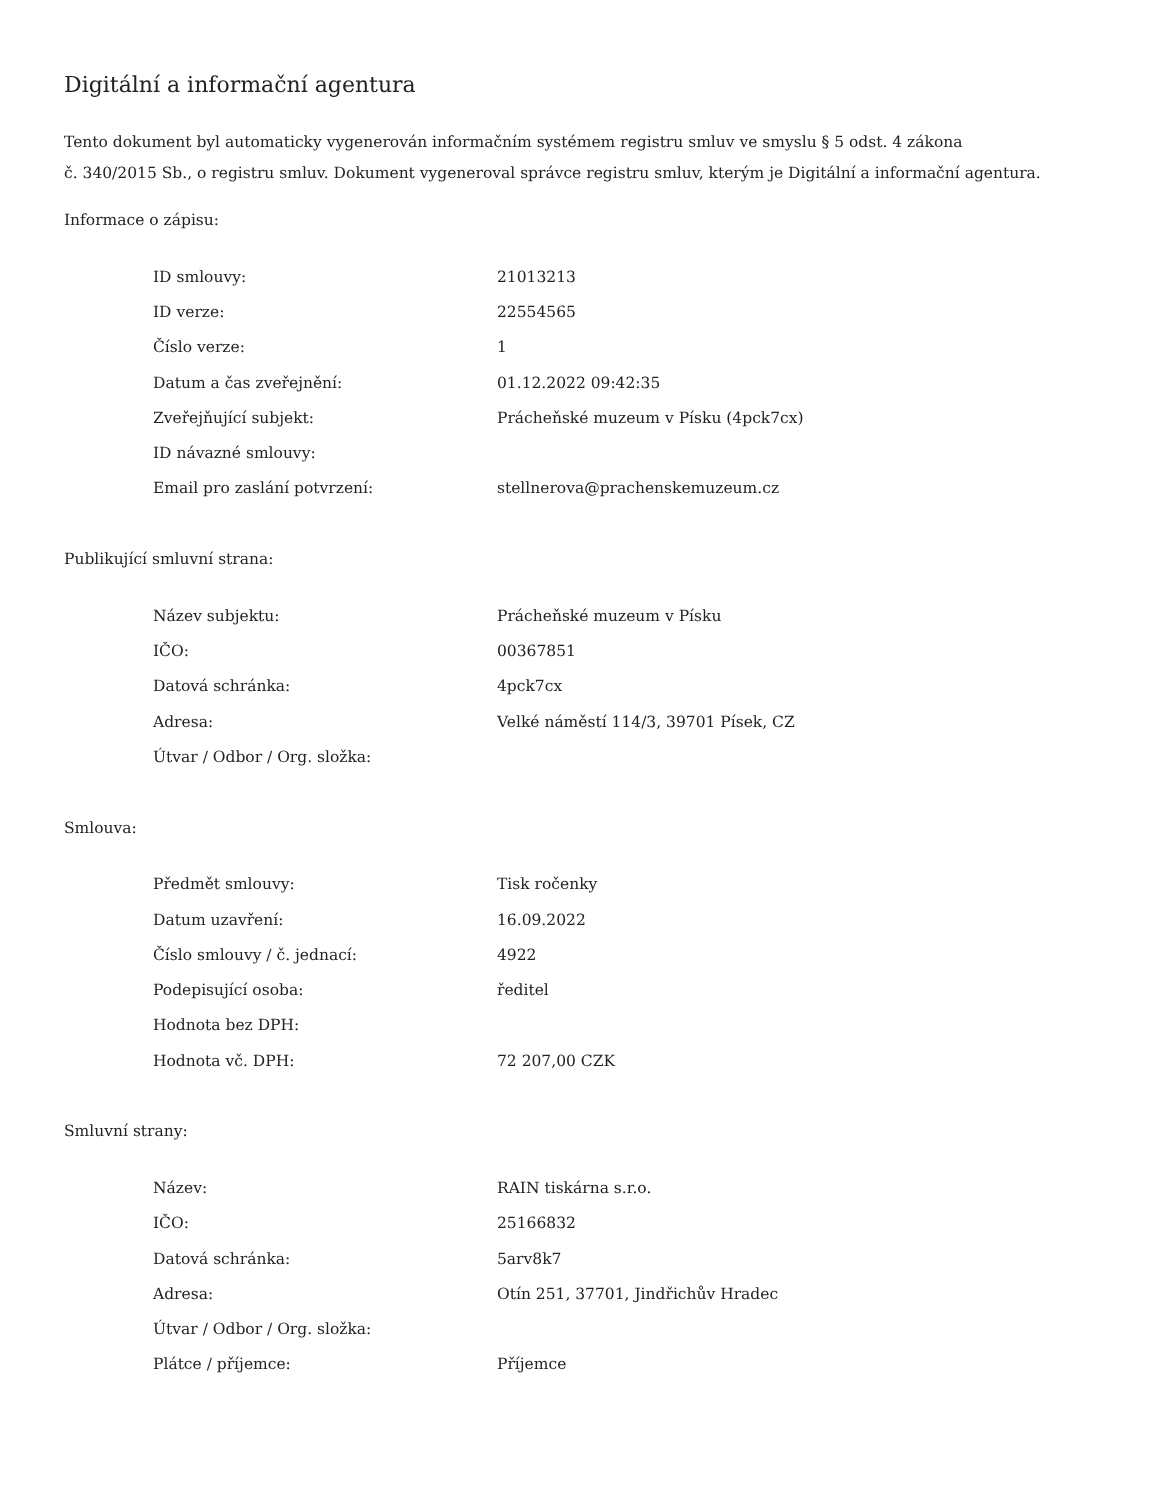Digitální a informační agentura
Tento dokument byl automaticky vygenerován informačním systémem registru smluv ve smyslu § 5 odst. 4 zákona
č. 340/2015 Sb., o registru smluv. Dokument vygeneroval správce registru smluv, kterým je Digitální a informační agentura.
Informace o zápisu:
| ID smlouvy: | 21013213 |
| ID verze: | 22554565 |
| Číslo verze: | 1 |
| Datum a čas zveřejnění: | 01.12.2022 09:42:35 |
| Zveřejňující subjekt: | Prácheňské muzeum v Písku (4pck7cx) |
| ID návazné smlouvy: | |
| Email pro zaslání potvrzení: | stellnerova@prachenskemuzeum.cz |
Publikující smluvní strana:
| Název subjektu: | Prácheňské muzeum v Písku |
| IČO: | 00367851 |
| Datová schránka: | 4pck7cx |
| Adresa: | Velké náměstí 114/3, 39701 Písek, CZ |
| Útvar / Odbor / Org. složka: | |
Smlouva:
| Předmět smlouvy: | Tisk ročenky |
| Datum uzavření: | 16.09.2022 |
| Číslo smlouvy / č. jednací: | 4922 |
| Podepisující osoba: | ředitel |
| Hodnota bez DPH: | |
| Hodnota vč. DPH: | 72 207,00 CZK |
Smluvní strany:
| Název: | RAIN tiskárna s.r.o. |
| IČO: | 25166832 |
| Datová schránka: | 5arv8k7 |
| Adresa: | Otín 251, 37701, Jindřichův Hradec |
| Útvar / Odbor / Org. složka: | |
| Plátce / příjemce: | Příjemce |